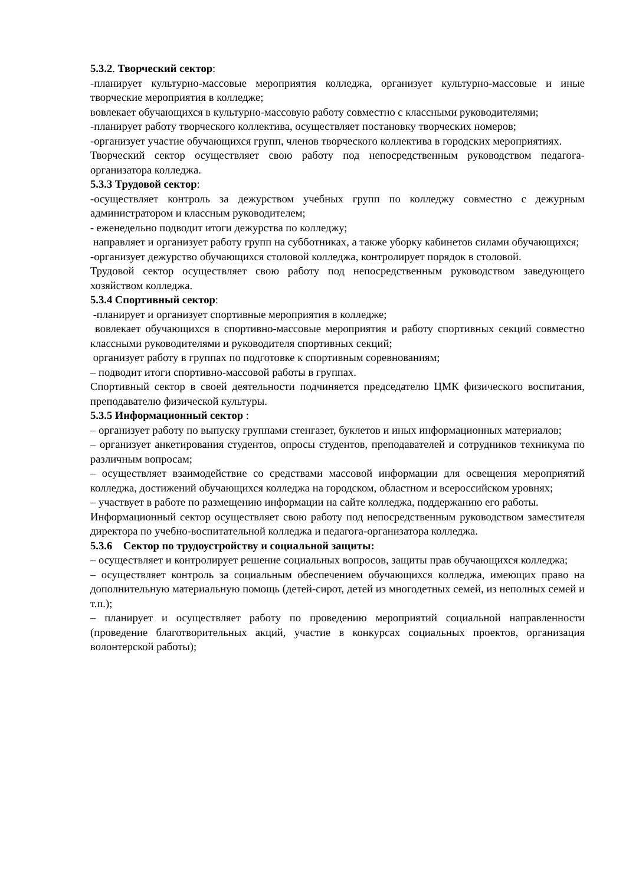5.3.2. Творческий сектор:
-планирует культурно-массовые мероприятия колледжа, организует культурно-массовые и иные творческие мероприятия в колледже;
вовлекает обучающихся в культурно-массовую работу совместно с классными руководителями;
-планирует работу творческого коллектива, осуществляет постановку творческих номеров;
-организует участие обучающихся групп, членов творческого коллектива в городских мероприятиях.
Творческий сектор осуществляет свою работу под непосредственным руководством педагога-организатора колледжа.
5.3.3 Трудовой сектор:
-осуществляет контроль за дежурством учебных групп по колледжу совместно с дежурным администратором и классным руководителем;
- еженедельно подводит итоги дежурства по колледжу;
направляет и организует работу групп на субботниках, а также уборку кабинетов силами обучающихся;
-организует дежурство обучающихся столовой колледжа, контролирует порядок в столовой.
Трудовой сектор осуществляет свою работу под непосредственным руководством заведующего хозяйством колледжа.
5.3.4 Спортивный сектор:
-планирует и организует спортивные мероприятия в колледже;
вовлекает обучающихся в спортивно-массовые мероприятия и работу спортивных секций совместно классными руководителями и руководителя спортивных секций;
организует работу в группах по подготовке к спортивным соревнованиям;
– подводит итоги спортивно-массовой работы в группах.
Спортивный сектор в своей деятельности подчиняется председателю ЦМК физического воспитания, преподавателю физической культуры.
5.3.5 Информационный сектор :
– организует работу по выпуску группами стенгазет, буклетов и иных информационных материалов;
– организует анкетирования студентов, опросы студентов, преподавателей и сотрудников техникума по различным вопросам;
– осуществляет взаимодействие со средствами массовой информации для освещения мероприятий колледжа, достижений обучающихся колледжа на городском, областном и всероссийском уровнях;
– участвует в работе по размещению информации на сайте колледжа, поддержанию его работы.
Информационный сектор осуществляет свою работу под непосредственным руководством заместителя директора по учебно-воспитательной колледжа и педагога-организатора колледжа.
5.3.6 Сектор по трудоустройству и социальной защиты:
– осуществляет и контролирует решение социальных вопросов, защиты прав обучающихся колледжа;
– осуществляет контроль за социальным обеспечением обучающихся колледжа, имеющих право на дополнительную материальную помощь (детей-сирот, детей из многодетных семей, из неполных семей и т.п.);
– планирует и осуществляет работу по проведению мероприятий социальной направленности (проведение благотворительных акций, участие в конкурсах социальных проектов, организация волонтерской работы);